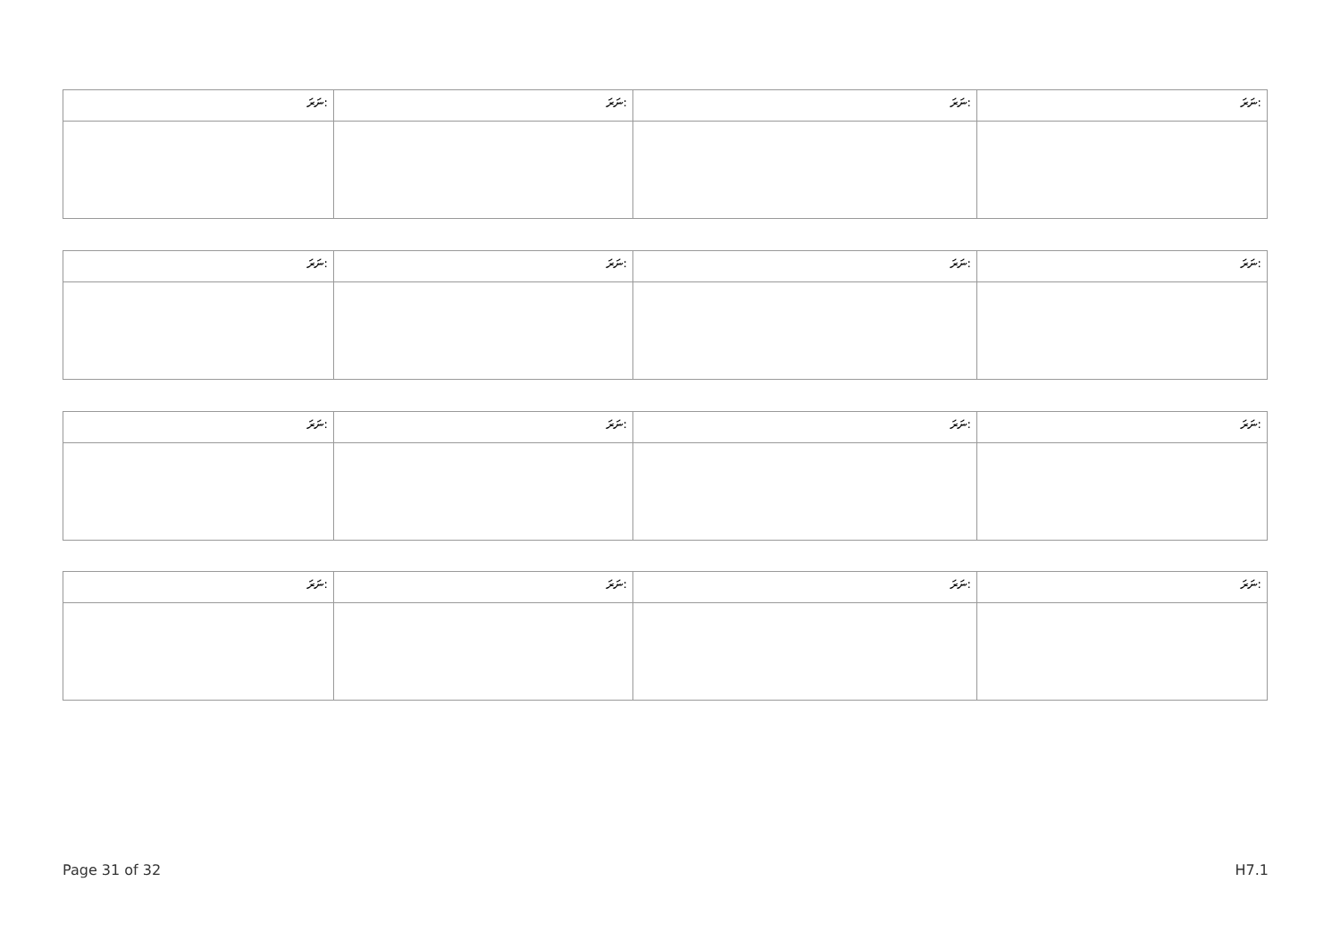| ނަރަ: | ނަރަ: | ނަރަ: | ނަރަ: |
| --- | --- | --- | --- |
| ނަރަ: | ނަރަ: | ނަރަ: | ނަރަ: |
| --- | --- | --- | --- |
| ނަރަ: | ނަރަ: | ނަރަ: | ނަރަ: |
| --- | --- | --- | --- |
| ނަރަ: | ނަރަ: | ނަރަ: | ނަރަ: |
| --- | --- | --- | --- |
Page 31 of 32 H7.1